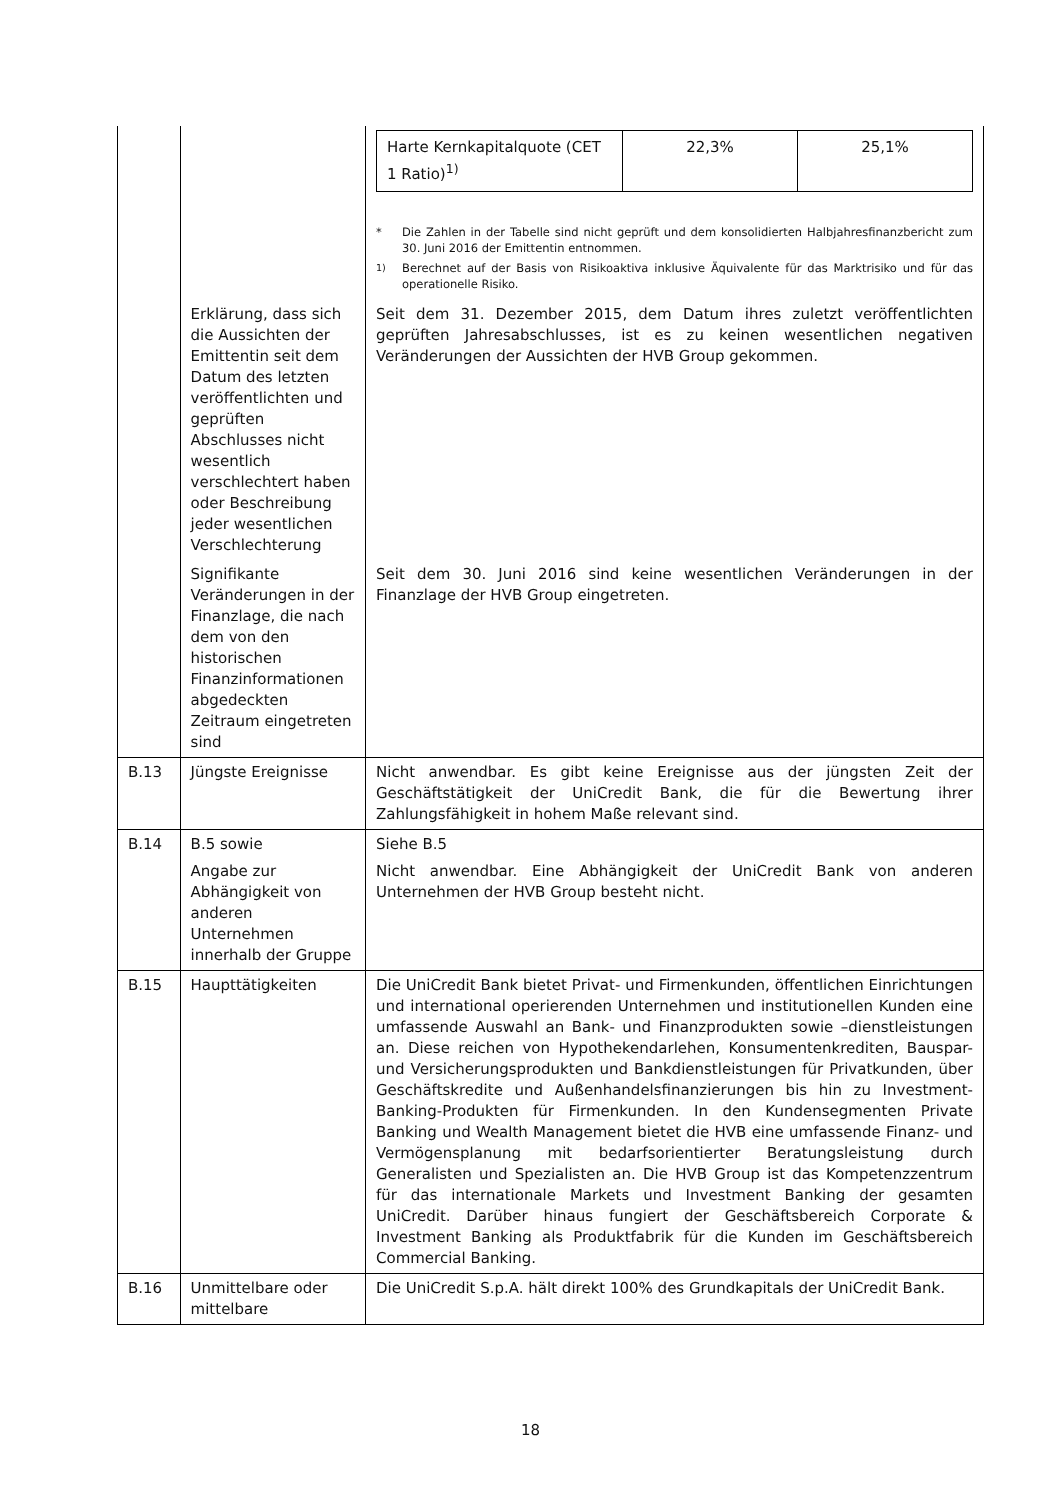| | | / Harte Kernkapitalquote (CET 1 Ratio)<sup>1)</sup> / 22,3% / 25,1% / * Die Zahlen in der Tabelle sind nicht geprüft und dem konsolidierten Halbjahresfinanzbericht zum 30. Juni 2016 der Emittentin entnommen. <sup>1)</sup> Berechnet auf der Basis von Risikoaktiva inklusive Äquivalente für das Marktrisiko und für das operationelle Risiko. |
| | Erklärung, dass sich die Aussichten der Emittentin seit dem Datum des letzten veröffentlichten und geprüften Abschlusses nicht wesentlich verschlechtert haben oder Beschreibung jeder wesentlichen Verschlechterung | Seit dem 31. Dezember 2015, dem Datum ihres zuletzt veröffentlichten geprüften Jahresabschlusses, ist es zu keinen wesentlichen negativen Veränderungen der Aussichten der HVB Group gekommen. |
| | Signifikante Veränderungen in der Finanzlage, die nach dem von den historischen Finanzinformationen abgedeckten Zeitraum eingetreten sind | Seit dem 30. Juni 2016 sind keine wesentlichen Veränderungen in der Finanzlage der HVB Group eingetreten. |
| B.13 | Jüngste Ereignisse | Nicht anwendbar. Es gibt keine Ereignisse aus der jüngsten Zeit der Geschäftstätigkeit der UniCredit Bank, die für die Bewertung ihrer Zahlungsfähigkeit in hohem Maße relevant sind. |
| B.14 | B.5 sowie Angabe zur Abhängigkeit von anderen Unternehmen innerhalb der Gruppe | Siehe B.5 Nicht anwendbar. Eine Abhängigkeit der UniCredit Bank von anderen Unternehmen der HVB Group besteht nicht. |
| B.15 | Haupttätigkeiten | Die UniCredit Bank bietet Privat- und Firmenkunden, öffentlichen Einrichtungen und international operierenden Unternehmen und institutionellen Kunden eine umfassende Auswahl an Bank- und Finanzprodukten sowie –dienstleistungen an. Diese reichen von Hypothekendarlehen, Konsumentenkrediten, Bauspar- und Versicherungsprodukten und Bankdienstleistungen für Privatkunden, über Geschäftskredite und Außenhandelsfinanzierungen bis hin zu Investment-Banking-Produkten für Firmenkunden. In den Kundensegmenten Private Banking und Wealth Management bietet die HVB eine umfassende Finanz- und Vermögensplanung mit bedarfsorientierter Beratungsleistung durch Generalisten und Spezialisten an. Die HVB Group ist das Kompetenzzentrum für das internationale Markets und Investment Banking der gesamten UniCredit. Darüber hinaus fungiert der Geschäftsbereich Corporate & Investment Banking als Produktfabrik für die Kunden im Geschäftsbereich Commercial Banking. |
| B.16 | Unmittelbare oder mittelbare | Die UniCredit S.p.A. hält direkt 100% des Grundkapitals der UniCredit Bank. |
18